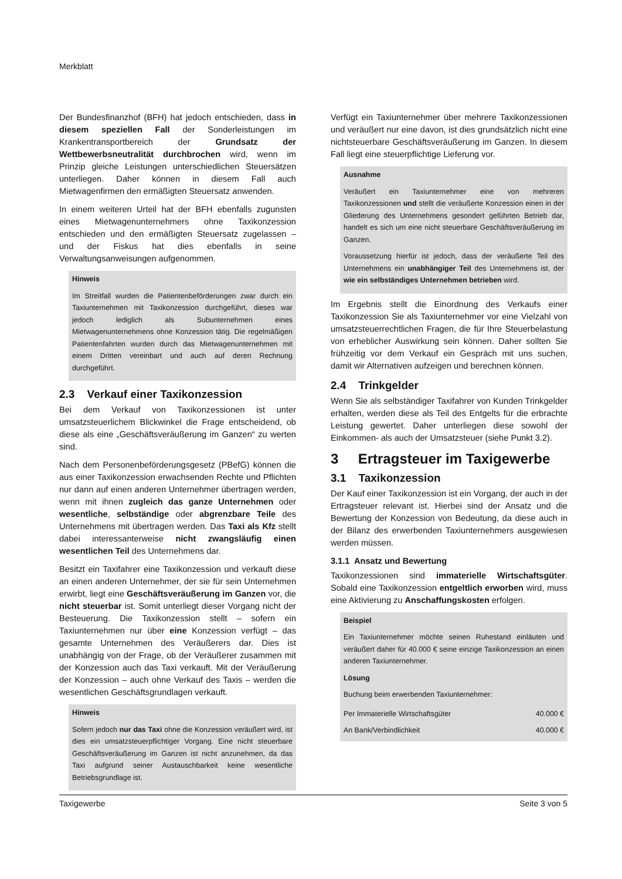Merkblatt
Der Bundesfinanzhof (BFH) hat jedoch entschieden, dass in diesem speziellen Fall der Sonderleistungen im Krankentransportbereich der Grundsatz der Wettbewerbsneutralität durchbrochen wird, wenn im Prinzip gleiche Leistungen unterschiedlichen Steuersätzen unterliegen. Daher können in diesem Fall auch Mietwagenfirmen den ermäßigten Steuersatz anwenden.
In einem weiteren Urteil hat der BFH ebenfalls zugunsten eines Mietwagenunternehmers ohne Taxikonzession entschieden und den ermäßigten Steuersatz zugelassen – und der Fiskus hat dies ebenfalls in seine Verwaltungsanweisungen aufgenommen.
Hinweis
Im Streitfall wurden die Patientenbeförderungen zwar durch ein Taxiunternehmen mit Taxikonzession durchgeführt, dieses war jedoch lediglich als Subunternehmen eines Mietwagenunternehmens ohne Konzession tätig. Die regelmäßigen Patientenfahrten wurden durch das Mietwagenunternehmen mit einem Dritten vereinbart und auch auf deren Rechnung durchgeführt.
2.3 Verkauf einer Taxikonzession
Bei dem Verkauf von Taxikonzessionen ist unter umsatzsteuerlichem Blickwinkel die Frage entscheidend, ob diese als eine „Geschäftsveräußerung im Ganzen“ zu werten sind.
Nach dem Personenbeförderungsgesetz (PBefG) können die aus einer Taxikonzession erwachsenden Rechte und Pflichten nur dann auf einen anderen Unternehmer übertragen werden, wenn mit ihnen zugleich das ganze Unternehmen oder wesentliche, selbständige oder abgrenzbare Teile des Unternehmens mit übertragen werden. Das Taxi als Kfz stellt dabei interessanterweise nicht zwangsläufig einen wesentlichen Teil des Unternehmens dar.
Besitzt ein Taxifahrer eine Taxikonzession und verkauft diese an einen anderen Unternehmer, der sie für sein Unternehmen erwirbt, liegt eine Geschäftsveräußerung im Ganzen vor, die nicht steuerbar ist. Somit unterliegt dieser Vorgang nicht der Besteuerung. Die Taxikonzession stellt – sofern ein Taxiunternehmen nur über eine Konzession verfügt – das gesamte Unternehmen des Veräußerers dar. Dies ist unabhängig von der Frage, ob der Veräußerer zusammen mit der Konzession auch das Taxi verkauft. Mit der Veräußerung der Konzession – auch ohne Verkauf des Taxis – werden die wesentlichen Geschäftsgrundlagen verkauft.
Hinweis
Sofern jedoch nur das Taxi ohne die Konzession veräußert wird, ist dies ein umsatzsteuerpflichtiger Vorgang. Eine nicht steuerbare Geschäftsveräußerung im Ganzen ist nicht anzunehmen, da das Taxi aufgrund seiner Austauschbarkeit keine wesentliche Betriebsgrundlage ist.
Verfügt ein Taxiunternehmer über mehrere Taxikonzessionen und veräußert nur eine davon, ist dies grundsätzlich nicht eine nichtsteuerbare Geschäftsveräußerung im Ganzen. In diesem Fall liegt eine steuerpflichtige Lieferung vor.
Ausnahme
Veräußert ein Taxiunternehmer eine von mehreren Taxikonzessionen und stellt die veräußerte Konzession einen in der Gliederung des Unternehmens gesondert geführten Betrieb dar, handelt es sich um eine nicht steuerbare Geschäftsveräußerung im Ganzen.
Voraussetzung hierfür ist jedoch, dass der veräußerte Teil des Unternehmens ein unabhängiger Teil des Unternehmens ist, der wie ein selbständiges Unternehmen betrieben wird.
Im Ergebnis stellt die Einordnung des Verkaufs einer Taxikonzession Sie als Taxiunternehmer vor eine Vielzahl von umsatzsteuerrechtlichen Fragen, die für Ihre Steuerbelastung von erheblicher Auswirkung sein können. Daher sollten Sie frühzeitig vor dem Verkauf ein Gespräch mit uns suchen, damit wir Alternativen aufzeigen und berechnen können.
2.4 Trinkgelder
Wenn Sie als selbständiger Taxifahrer von Kunden Trinkgelder erhalten, werden diese als Teil des Entgelts für die erbrachte Leistung gewertet. Daher unterliegen diese sowohl der Einkommen- als auch der Umsatzsteuer (siehe Punkt 3.2).
3 Ertragsteuer im Taxigewerbe
3.1 Taxikonzession
Der Kauf einer Taxikonzession ist ein Vorgang, der auch in der Ertragsteuer relevant ist. Hierbei sind der Ansatz und die Bewertung der Konzession von Bedeutung, da diese auch in der Bilanz des erwerbenden Taxiunternehmers ausgewiesen werden müssen.
3.1.1 Ansatz und Bewertung
Taxikonzessionen sind immaterielle Wirtschaftsgüter. Sobald eine Taxikonzession entgeltlich erworben wird, muss eine Aktivierung zu Anschaffungskosten erfolgen.
Beispiel
Ein Taxiunternehmer möchte seinen Ruhestand einläuten und veräußert daher für 40.000 € seine einzige Taxikonzession an einen anderen Taxiunternehmer.
Lösung
Buchung beim erwerbenden Taxiunternehmer:
| Per Immaterielle Wirtschaftsgüter | 40.000 € |
| An Bank/Verbindlichkeit | 40.000 € |
Taxigewerbe Seite 3 von 5